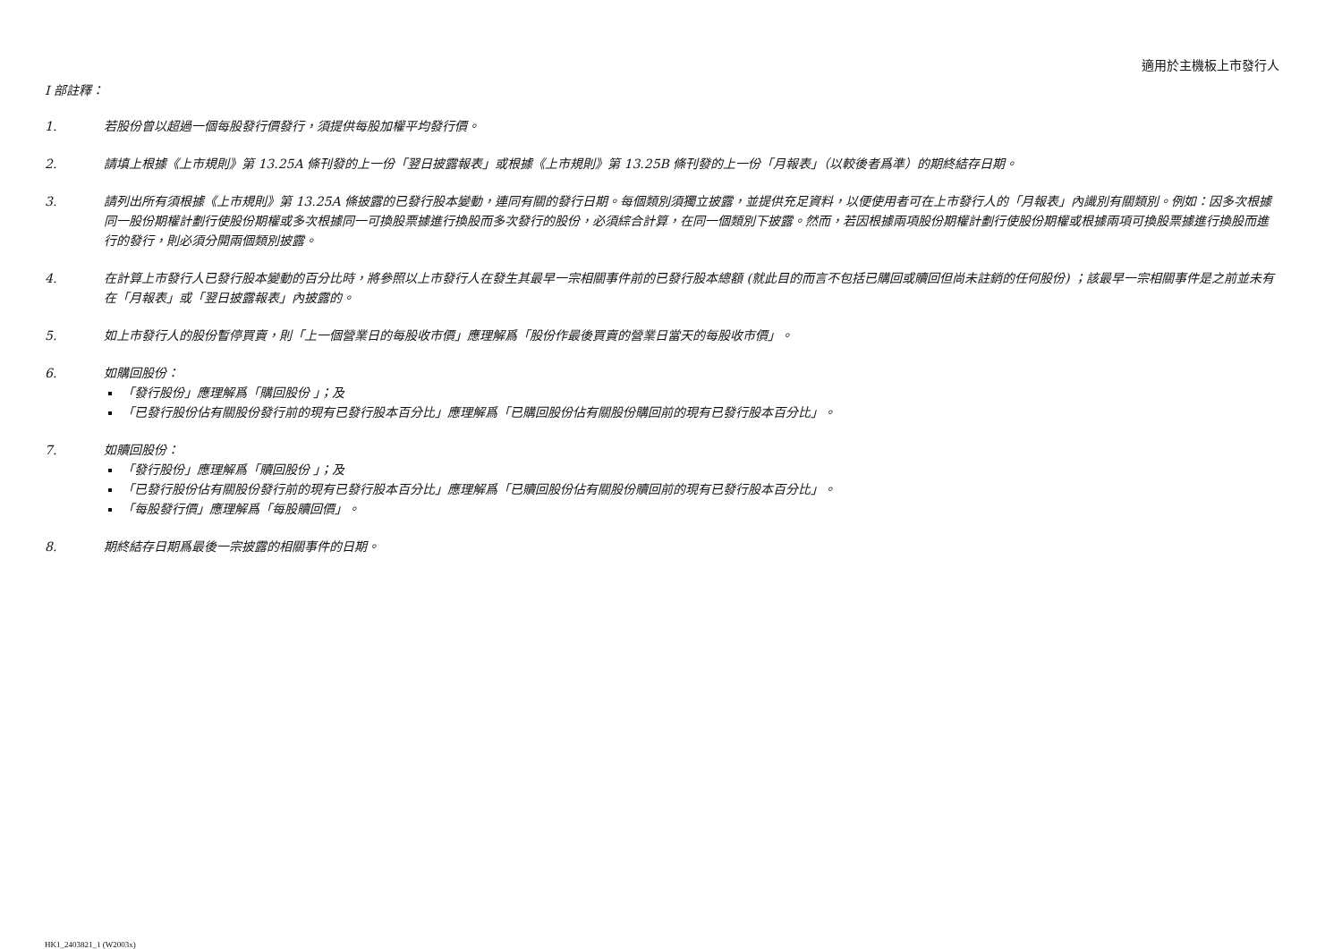適用於主機板上市發行人
I 部註釋：
1. 若股份曾以超過一個每股發行價發行，須提供每股加權平均發行價。
2. 請填上根據《上市規則》第 13.25A 條刊發的上一份「翌日披露報表」或根據《上市規則》第 13.25B 條刊發的上一份「月報表」（以較後者爲準）的期終結存日期。
3. 請列出所有須根據《上市規則》第 13.25A 條披露的已發行股本變動，連同有關的發行日期。每個類別須獨立披露，並提供充足資料，以便使用者可在上市發行人的「月報表」內識別有關類別。例如：因多次根據同一股份期權計劃行使股份期權或多次根據同一可換股票據進行換股而多次發行的股份，必須綜合計算，在同一個類別下披露。然而，若因根據兩項股份期權計劃行使股份期權或根據兩項可換股票據進行換股而進行的發行，則必須分開兩個類別披露。
4. 在計算上市發行人已發行股本變動的百分比時，將參照以上市發行人在發生其最早一宗相關事件前的已發行股本總額 (就此目的而言不包括已購回或贖回但尚未註銷的任何股份) ；該最早一宗相關事件是之前並未有在「月報表」或「翌日披露報表」內披露的。
5. 如上市發行人的股份暫停買賣，則「上一個營業日的每股收市價」應理解爲「股份作最後買賣的營業日當天的每股收市價」。
6. 如購回股份：
「發行股份」應理解爲「購回股份 」；及
「已發行股份佔有關股份發行前的現有已發行股本百分比」應理解爲「已購回股份佔有關股份購回前的現有已發行股本百分比」。
7. 如贖回股份：
「發行股份」應理解爲「贖回股份 」；及
「已發行股份佔有關股份發行前的現有已發行股本百分比」應理解爲「已贖回股份佔有關股份贖回前的現有已發行股本百分比」。
「每股發行價」應理解爲「每股贖回價」。
8. 期終結存日期爲最後一宗披露的相關事件的日期。
HK1_2403821_1 (W2003x)